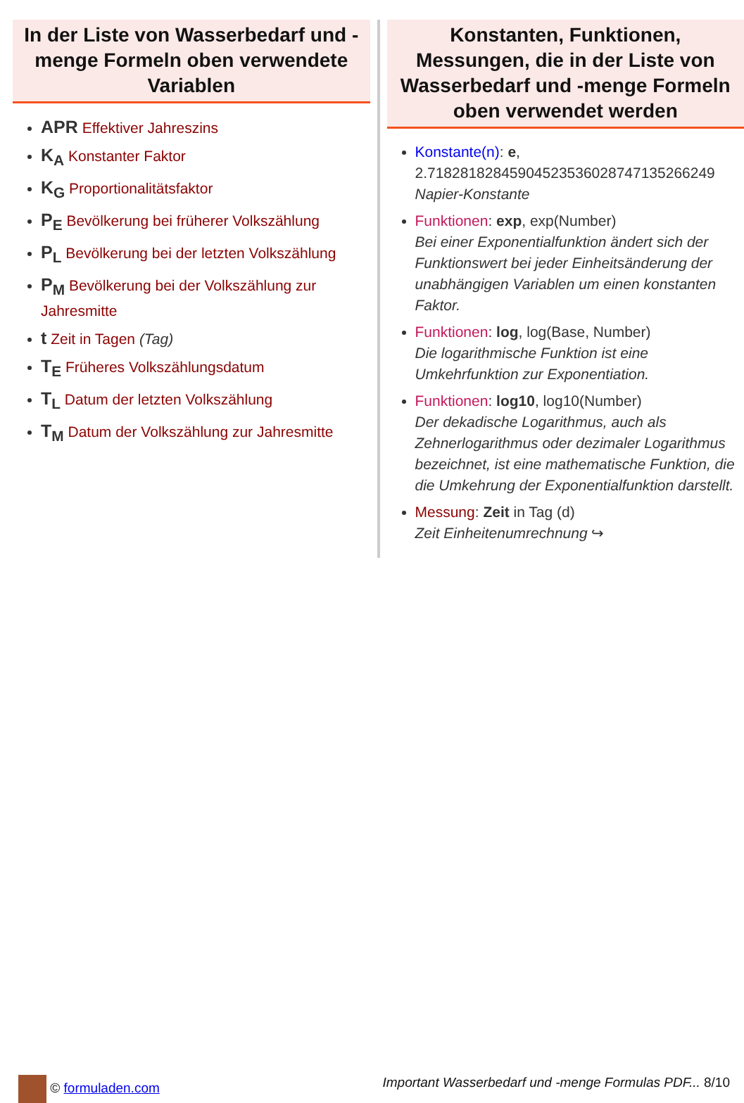In der Liste von Wasserbedarf und -menge Formeln oben verwendete Variablen
APR Effektiver Jahreszins
K<sub>A</sub> Konstanter Faktor
K<sub>G</sub> Proportionalitätsfaktor
P<sub>E</sub> Bevölkerung bei früherer Volkszählung
P<sub>L</sub> Bevölkerung bei der letzten Volkszählung
P<sub>M</sub> Bevölkerung bei der Volkszählung zur Jahresmitte
t Zeit in Tagen (Tag)
T<sub>E</sub> Früheres Volkszählungsdatum
T<sub>L</sub> Datum der letzten Volkszählung
T<sub>M</sub> Datum der Volkszählung zur Jahresmitte
Konstanten, Funktionen, Messungen, die in der Liste von Wasserbedarf und -menge Formeln oben verwendet werden
Konstante(n): e, 2.71828182845904523536028747135266249 Napier-Konstante
Funktionen: exp, exp(Number)
Bei einer Exponentialfunktion ändert sich der Funktionswert bei jeder Einheitsänderung der unabhängigen Variablen um einen konstanten Faktor.
Funktionen: log, log(Base, Number)
Die logarithmische Funktion ist eine Umkehrfunktion zur Exponentiation.
Funktionen: log10, log10(Number)
Der dekadische Logarithmus, auch als Zehnerlogarithmus oder dezimaler Logarithmus bezeichnet, ist eine mathematische Funktion, die die Umkehrung der Exponentialfunktion darstellt.
Messung: Zeit in Tag (d)
Zeit Einheitenumrechnung ↪
© formuladen.com Important Wasserbedarf und -menge Formulas PDF... 8/10